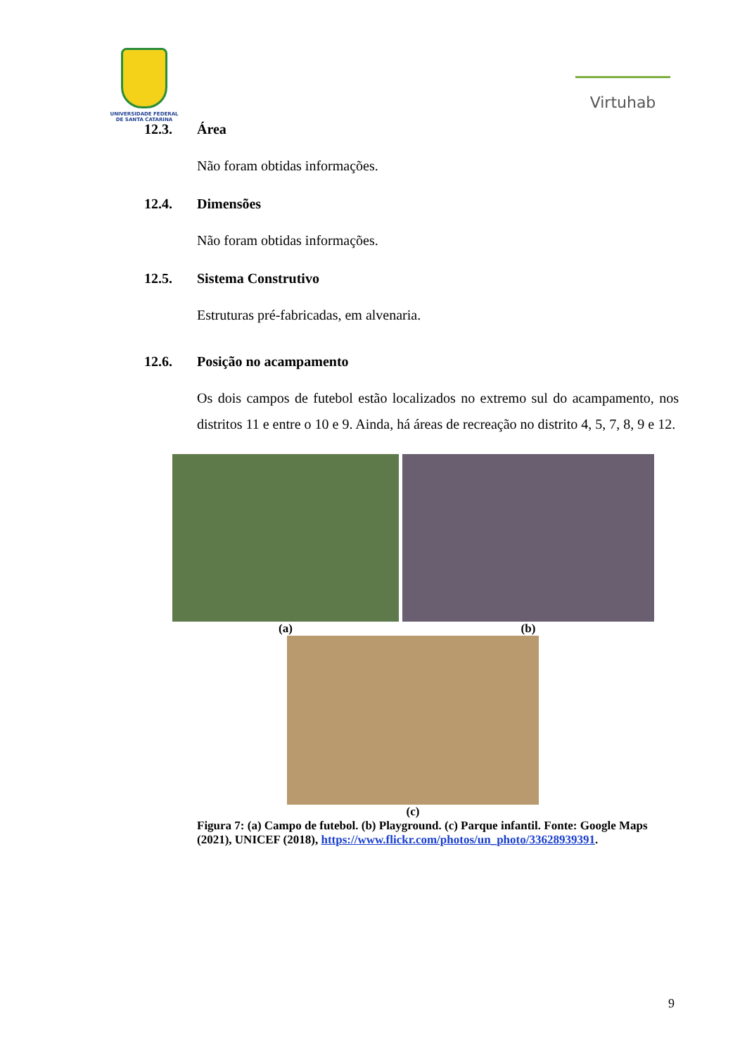UNIVERSIDADE FEDERAL
DE SANTA CATARINA
Virtuhab
12.3. Área
Não foram obtidas informações.
12.4. Dimensões
Não foram obtidas informações.
12.5. Sistema Construtivo
Estruturas pré-fabricadas, em alvenaria.
12.6. Posição no acampamento
Os dois campos de futebol estão localizados no extremo sul do acampamento, nos distritos 11 e entre o 10 e 9. Ainda, há áreas de recreação no distrito 4, 5, 7, 8, 9 e 12.
(a) (b)
(c)
Figura 7: (a) Campo de futebol. (b) Playground. (c) Parque infantil. Fonte: Google Maps (2021), UNICEF (2018), https://www.flickr.com/photos/un_photo/33628939391.
9